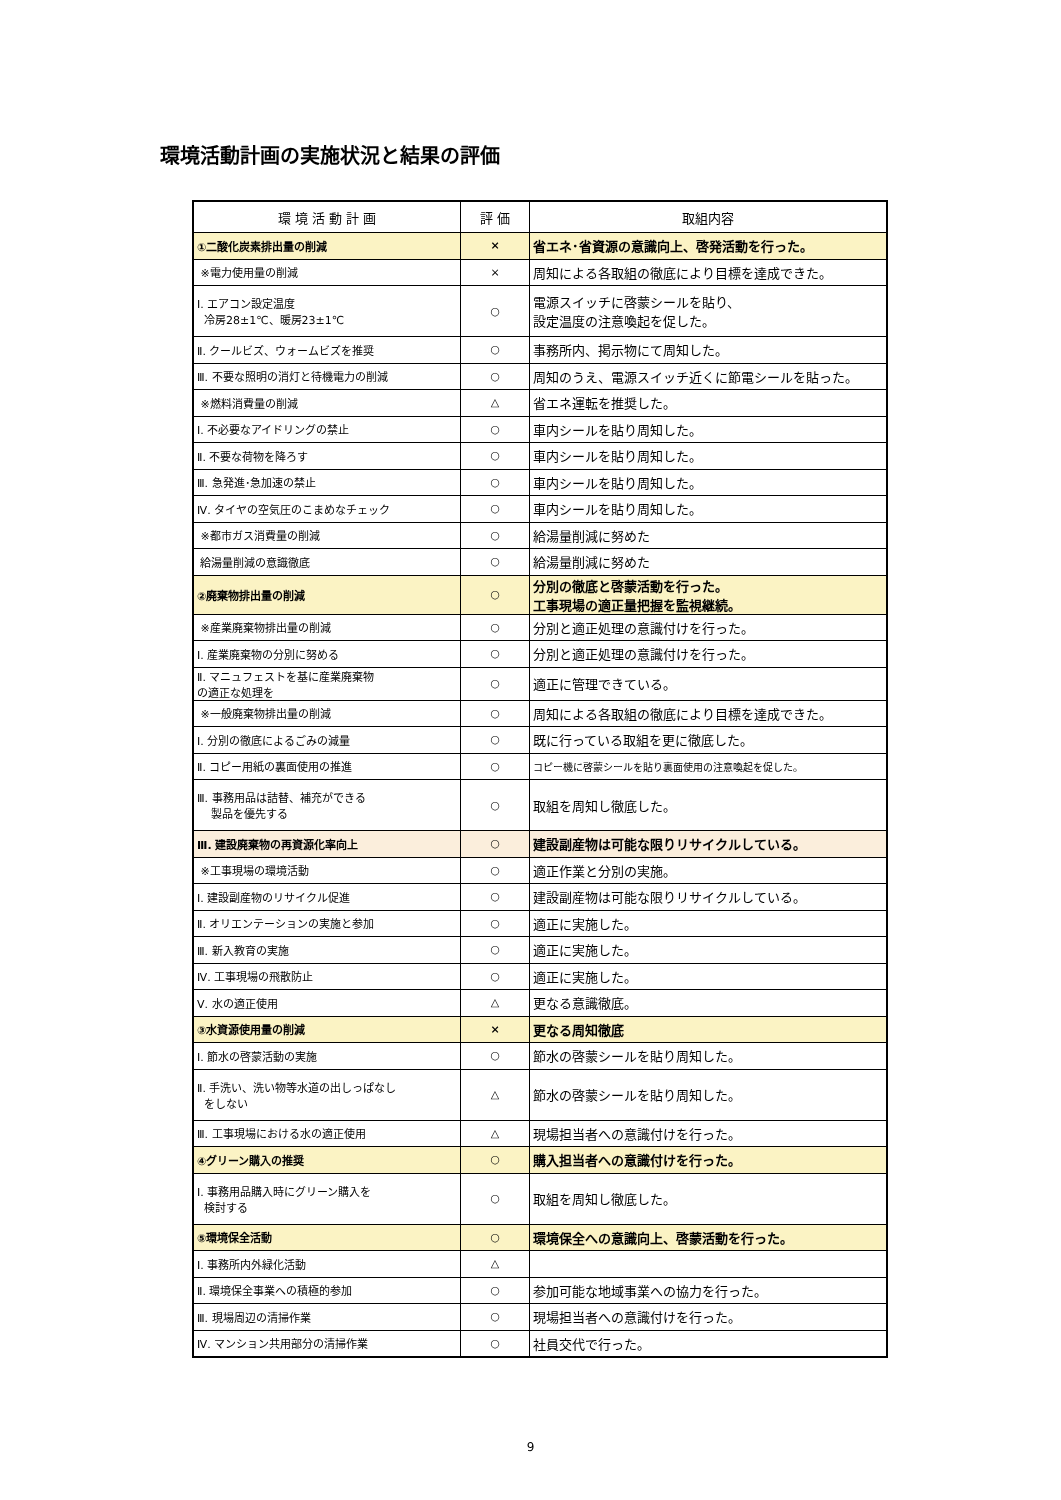環境活動計画の実施状況と結果の評価
| 環 境 活 動 計 画 | 評 価 | 取組内容 |
| --- | --- | --- |
| ①二酸化炭素排出量の削減 | × | 省エネ･省資源の意識向上、啓発活動を行った。 |
| ※電力使用量の削減 | × | 周知による各取組の徹底により目標を達成できた。 |
| Ⅰ. エアコン設定温度 冷房28±1℃、暖房23±1℃ | ○ | 電源スイッチに啓蒙シールを貼り、 設定温度の注意喚起を促した。 |
| Ⅱ. クールビズ、ウォームビズを推奨 | ○ | 事務所内、掲示物にて周知した。 |
| Ⅲ. 不要な照明の消灯と待機電力の削減 | ○ | 周知のうえ、電源スイッチ近くに節電シールを貼った。 |
| ※燃料消費量の削減 | △ | 省エネ運転を推奨した。 |
| Ⅰ. 不必要なアイドリングの禁止 | ○ | 車内シールを貼り周知した。 |
| Ⅱ. 不要な荷物を降ろす | ○ | 車内シールを貼り周知した。 |
| Ⅲ. 急発進･急加速の禁止 | ○ | 車内シールを貼り周知した。 |
| Ⅳ. タイヤの空気圧のこまめなチェック | ○ | 車内シールを貼り周知した。 |
| ※都市ガス消費量の削減 | ○ | 給湯量削減に努めた |
| 給湯量削減の意識徹底 | ○ | 給湯量削減に努めた |
| ②廃棄物排出量の削減 | ○ | 分別の徹底と啓蒙活動を行った。 工事現場の適正量把握を監視継続。 |
| ※産業廃棄物排出量の削減 | ○ | 分別と適正処理の意識付けを行った。 |
| Ⅰ. 産業廃棄物の分別に努める | ○ | 分別と適正処理の意識付けを行った。 |
| Ⅱ. マニュフェストを基に産業廃棄物 の適正な処理を | ○ | 適正に管理できている。 |
| ※一般廃棄物排出量の削減 | ○ | 周知による各取組の徹底により目標を達成できた。 |
| Ⅰ. 分別の徹底によるごみの減量 | ○ | 既に行っている取組を更に徹底した。 |
| Ⅱ. コピー用紙の裏面使用の推進 | ○ | コピー機に啓蒙シールを貼り裏面使用の注意喚起を促した。 |
| Ⅲ. 事務用品は詰替、補充ができる 製品を優先する | ○ | 取組を周知し徹底した。 |
| Ⅲ. 建設廃棄物の再資源化率向上 | ○ | 建設副産物は可能な限りリサイクルしている。 |
| ※工事現場の環境活動 | ○ | 適正作業と分別の実施。 |
| Ⅰ. 建設副産物のリサイクル促進 | ○ | 建設副産物は可能な限りリサイクルしている。 |
| Ⅱ. オリエンテーションの実施と参加 | ○ | 適正に実施した。 |
| Ⅲ. 新入教育の実施 | ○ | 適正に実施した。 |
| Ⅳ. 工事現場の飛散防止 | ○ | 適正に実施した。 |
| Ⅴ. 水の適正使用 | △ | 更なる意識徹底。 |
| ③水資源使用量の削減 | × | 更なる周知徹底 |
| Ⅰ. 節水の啓蒙活動の実施 | ○ | 節水の啓蒙シールを貼り周知した。 |
| Ⅱ. 手洗い、洗い物等水道の出しっぱなし をしない | △ | 節水の啓蒙シールを貼り周知した。 |
| Ⅲ. 工事現場における水の適正使用 | △ | 現場担当者への意識付けを行った。 |
| ④グリーン購入の推奨 | ○ | 購入担当者への意識付けを行った。 |
| Ⅰ. 事務用品購入時にグリーン購入を 検討する | ○ | 取組を周知し徹底した。 |
| ⑤環境保全活動 | ○ | 環境保全への意識向上、啓蒙活動を行った。 |
| Ⅰ. 事務所内外緑化活動 | △ | |
| Ⅱ. 環境保全事業への積極的参加 | ○ | 参加可能な地域事業への協力を行った。 |
| Ⅲ. 現場周辺の清掃作業 | ○ | 現場担当者への意識付けを行った。 |
| Ⅳ. マンション共用部分の清掃作業 | ○ | 社員交代で行った。 |
9